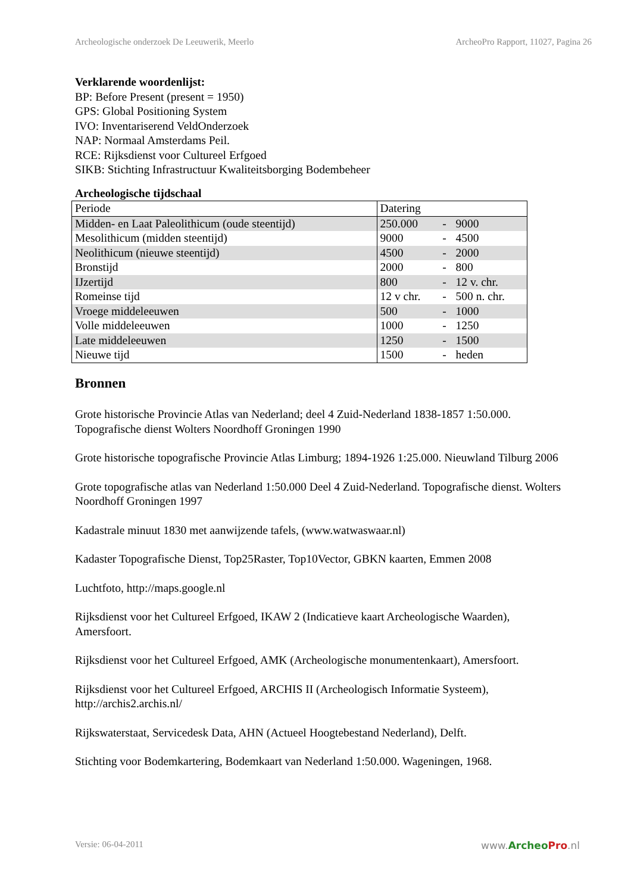Archeologische onderzoek De Leeuwerik, Meerlo ArcheoPro Rapport, 11027, Pagina 26
Verklarende woordenlijst:
BP: Before Present (present = 1950)
GPS: Global Positioning System
IVO: Inventariserend VeldOnderzoek
NAP: Normaal Amsterdams Peil.
RCE: Rijksdienst voor Cultureel Erfgoed
SIKB: Stichting Infrastructuur Kwaliteitsborging Bodembeheer
Archeologische tijdschaal
| Periode | Datering | | |
| Midden- en Laat Paleolithicum (oude steentijd) | 250.000 | - | 9000 |
| Mesolithicum (midden steentijd) | 9000 | - | 4500 |
| Neolithicum (nieuwe steentijd) | 4500 | - | 2000 |
| Bronstijd | 2000 | - | 800 |
| IJzertijd | 800 | - | 12 v. chr. |
| Romeinse tijd | 12 v chr. | - | 500 n. chr. |
| Vroege middeleeuwen | 500 | - | 1000 |
| Volle middeleeuwen | 1000 | - | 1250 |
| Late middeleeuwen | 1250 | - | 1500 |
| Nieuwe tijd | 1500 | - | heden |
Bronnen
Grote historische Provincie Atlas van Nederland; deel 4 Zuid-Nederland 1838-1857 1:50.000. Topografische dienst Wolters Noordhoff Groningen 1990
Grote historische topografische Provincie Atlas Limburg; 1894-1926 1:25.000. Nieuwland Tilburg 2006
Grote topografische atlas van Nederland 1:50.000 Deel 4 Zuid-Nederland. Topografische dienst. Wolters Noordhoff Groningen 1997
Kadastrale minuut 1830 met aanwijzende tafels, (www.watwaswaar.nl)
Kadaster Topografische Dienst, Top25Raster, Top10Vector, GBKN kaarten, Emmen 2008
Luchtfoto, http://maps.google.nl
Rijksdienst voor het Cultureel Erfgoed, IKAW 2 (Indicatieve kaart Archeologische Waarden), Amersfoort.
Rijksdienst voor het Cultureel Erfgoed, AMK (Archeologische monumentenkaart), Amersfoort.
Rijksdienst voor het Cultureel Erfgoed, ARCHIS II (Archeologisch Informatie Systeem), http://archis2.archis.nl/
Rijkswaterstaat, Servicedesk Data, AHN (Actueel Hoogtebestand Nederland), Delft.
Stichting voor Bodemkartering, Bodemkaart van Nederland 1:50.000. Wageningen, 1968.
Versie: 06-04-2011 www.ArcheoPro.nl